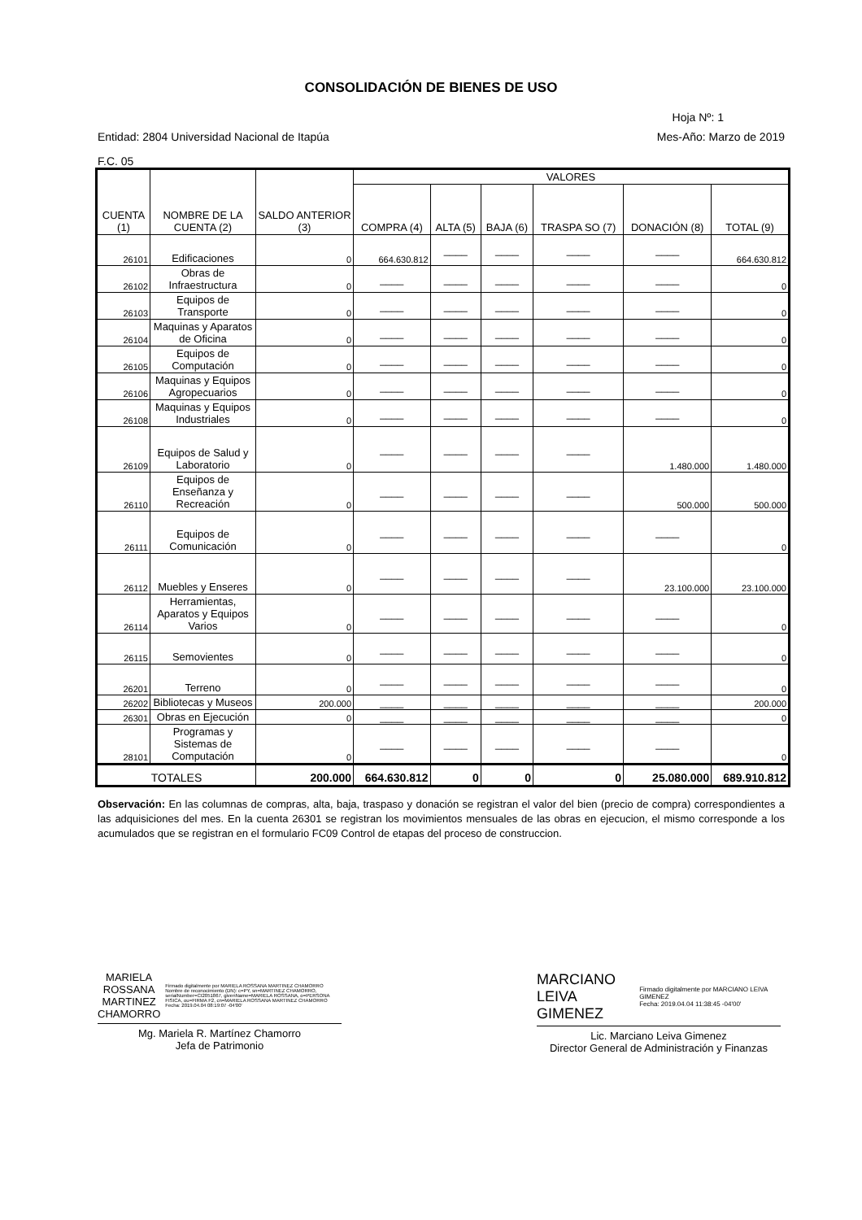CONSOLIDACIÓN DE BIENES DE USO
Hoja Nº: 1
Entidad: 2804 Universidad Nacional de Itapúa Mes-Año: Marzo de 2019
F.C. 05
| CUENTA (1) | NOMBRE DE LA CUENTA (2) | SALDO ANTERIOR (3) | VALORES | | | | | |
| --- | --- | --- | --- | --- | --- | --- | --- | --- |
| | | | COMPRA (4) | ALTA (5) | BAJA (6) | TRASPA SO (7) | DONACIÓN (8) | TOTAL (9) |
| 26101 | Edificaciones | 0 | 664.630.812 | ____ | ____ | ____ | ____ | 664.630.812 |
| 26102 | Obras de Infraestructura | 0 | ____ | ____ | ____ | ____ | ____ | 0 |
| 26103 | Equipos de Transporte | 0 | ____ | ____ | ____ | ____ | ____ | 0 |
| 26104 | Maquinas y Aparatos de Oficina | 0 | ____ | ____ | ____ | ____ | ____ | 0 |
| 26105 | Equipos de Computación | 0 | ____ | ____ | ____ | ____ | ____ | 0 |
| 26106 | Maquinas y Equipos Agropecuarios | 0 | ____ | ____ | ____ | ____ | ____ | 0 |
| 26108 | Maquinas y Equipos Industriales | 0 | ____ | ____ | ____ | ____ | ____ | 0 |
| 26109 | Equipos de Salud y Laboratorio | 0 | ____ | ____ | ____ | ____ | 1.480.000 | 1.480.000 |
| 26110 | Equipos de Enseñanza y Recreación | 0 | ____ | ____ | ____ | ____ | 500.000 | 500.000 |
| 26111 | Equipos de Comunicación | 0 | ____ | ____ | ____ | ____ | ____ | 0 |
| 26112 | Muebles y Enseres | 0 | ____ | ____ | ____ | ____ | 23.100.000 | 23.100.000 |
| 26114 | Herramientas, Aparatos y Equipos Varios | 0 | ____ | ____ | ____ | ____ | ____ | 0 |
| 26115 | Semovientes | 0 | ____ | ____ | ____ | ____ | ____ | 0 |
| 26201 | Terreno | 0 | ____ | ____ | ____ | ____ | ____ | 0 |
| 26202 | Bibliotecas y Museos | 200.000 | ____ | ____ | ____ | ____ | ____ | 200.000 |
| 26301 | Obras en Ejecución | 0 | ____ | ____ | ____ | ____ | ____ | 0 |
| 28101 | Programas y Sistemas de Computación | 0 | ____ | ____ | ____ | ____ | ____ | 0 |
| TOTALES | | 200.000 | 664.630.812 | 0 | 0 | 0 | 25.080.000 | 689.910.812 |
Observación: En las columnas de compras, alta, baja, traspaso y donación se registran el valor del bien (precio de compra) correspondientes a las adquisiciones del mes. En la cuenta 26301 se registran los movimientos mensuales de las obras en ejecucion, el mismo corresponde a los acumulados que se registran en el formulario FC09 Control de etapas del proceso de construccion.
MARIELA ROSSANA
MARTINEZ CHAMORRO Firmado digitalmente por MARIELA ROSSANA MARTINEZ CHAMORRO
Nombre de reconocimiento (DN): c=PY, sn=MARTINEZ CHAMORRO, serialNumber=CI2051867, givenName=MARIELA ROSSANA, o=PERSONA FISICA, ou=FIRMA F2, cn=MARIELA ROSSANA MARTINEZ CHAMORRO
Fecha: 2019.04.04 08:19:07 -04'00'
Mg. Mariela R. Martínez Chamorro
Jefa de Patrimonio
MARCIANO
LEIVA GIMENEZ Firmado digitalmente por MARCIANO LEIVA GIMENEZ
Fecha: 2019.04.04 11:38:45 -04'00'
Lic. Marciano Leiva Gimenez
Director General de Administración y Finanzas